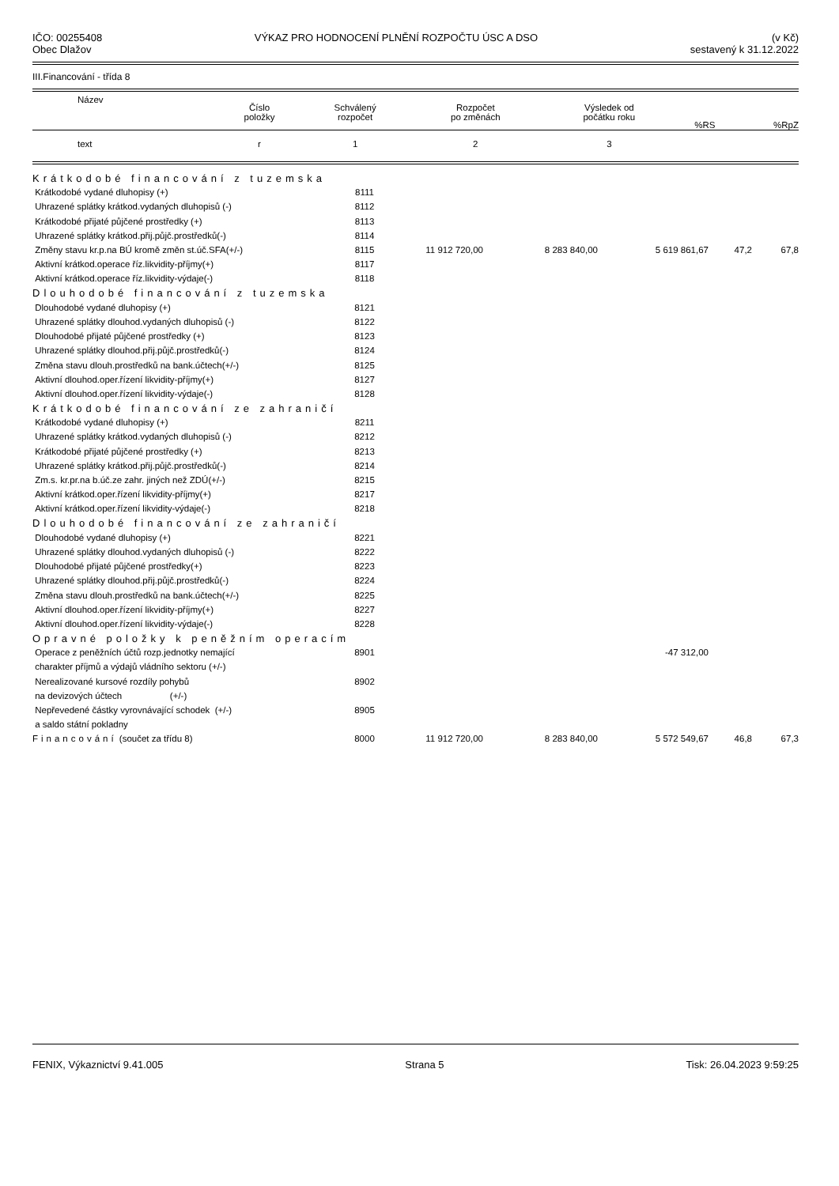IČO: 00255408
Obec Dlažov
VÝKAZ PRO HODNOCENÍ PLNĚNÍ ROZPOČTU ÚSC A DSO
(v Kč)
sestavený k 31.12.2022
III.Financování - třída 8
| Název | Číslo položky | Schválený rozpočet | Rozpočet po změnách | Výsledek od počátku roku | %RS | %RpZ |
| --- | --- | --- | --- | --- | --- | --- |
| text | r | 1 | 2 | 3 | | |
| Krátkodobé financování z tuzemska | | | | | | |
| Krátkodobé vydané dluhopisy (+) | 8111 | | | | | |
| Uhrazené splátky krátkod.vydaných dluhopisů (-) | 8112 | | | | | |
| Krátkodobé přijaté půjčené prostředky (+) | 8113 | | | | | |
| Uhrazené splátky krátkod.přij.půjč.prostředků(-) | 8114 | | | | | |
| Změny stavu kr.p.na BÚ kromě změn st.úč.SFA(+/-) | 8115 | 11 912 720,00 | 8 283 840,00 | 5 619 861,67 | 47,2 | 67,8 |
| Aktivní krátkod.operace říz.likvidity-příjmy(+) | 8117 | | | | | |
| Aktivní krátkod.operace říz.likvidity-výdaje(-) | 8118 | | | | | |
| Dlouhodobé financování z tuzemska | | | | | | |
| Dlouhodobé vydané dluhopisy (+) | 8121 | | | | | |
| Uhrazené splátky dlouhod.vydaných dluhopisů (-) | 8122 | | | | | |
| Dlouhodobé přijaté půjčené prostředky (+) | 8123 | | | | | |
| Uhrazené splátky dlouhod.přij.půjč.prostředků(-) | 8124 | | | | | |
| Změna stavu dlouh.prostředků na bank.účtech(+/-) | 8125 | | | | | |
| Aktivní dlouhod.oper.řízení likvidity-příjmy(+) | 8127 | | | | | |
| Aktivní dlouhod.oper.řízení likvidity-výdaje(-) | 8128 | | | | | |
| Krátkodobé financování ze zahraničí | | | | | | |
| Krátkodobé vydané dluhopisy (+) | 8211 | | | | | |
| Uhrazené splátky krátkod.vydaných dluhopisů (-) | 8212 | | | | | |
| Krátkodobé přijaté půjčené prostředky (+) | 8213 | | | | | |
| Uhrazené splátky krátkod.přij.půjč.prostředků(-) | 8214 | | | | | |
| Zm.s. kr.pr.na b.úč.ze zahr. jiných než ZDÚ(+/-) | 8215 | | | | | |
| Aktivní krátkod.oper.řízení likvidity-příjmy(+) | 8217 | | | | | |
| Aktivní krátkod.oper.řízení likvidity-výdaje(-) | 8218 | | | | | |
| Dlouhodobé financování ze zahraničí | | | | | | |
| Dlouhodobé vydané dluhopisy (+) | 8221 | | | | | |
| Uhrazené splátky dlouhod.vydaných dluhopisů (-) | 8222 | | | | | |
| Dlouhodobé přijaté půjčené prostředky(+) | 8223 | | | | | |
| Uhrazené splátky dlouhod.přij.půjč.prostředků(-) | 8224 | | | | | |
| Změna stavu dlouh.prostředků na bank.účtech(+/-) | 8225 | | | | | |
| Aktivní dlouhod.oper.řízení likvidity-příjmy(+) | 8227 | | | | | |
| Aktivní dlouhod.oper.řízení likvidity-výdaje(-) | 8228 | | | | | |
| Opravné položky k peněžním operacím | | | | | | |
| Operace z peněžních účtů rozp.jednotky nemající | 8901 | | | -47 312,00 | | |
| charakter příjmů a výdajů vládního sektoru (+/-) | | | | | | |
| Nerealizované kursové rozdíly pohybů | 8902 | | | | | |
| na devizových účtech (+/-) | | | | | | |
| Nepřevedené částky vyrovnávající schodek (+/-) | 8905 | | | | | |
| a saldo státní pokladny | | | | | | |
| Financování (součet za třídu 8) | 8000 | 11 912 720,00 | 8 283 840,00 | 5 572 549,67 | 46,8 | 67,3 |
FENIX, Výkaznictví 9.41.005 Strana 5 Tisk: 26.04.2023 9:59:25